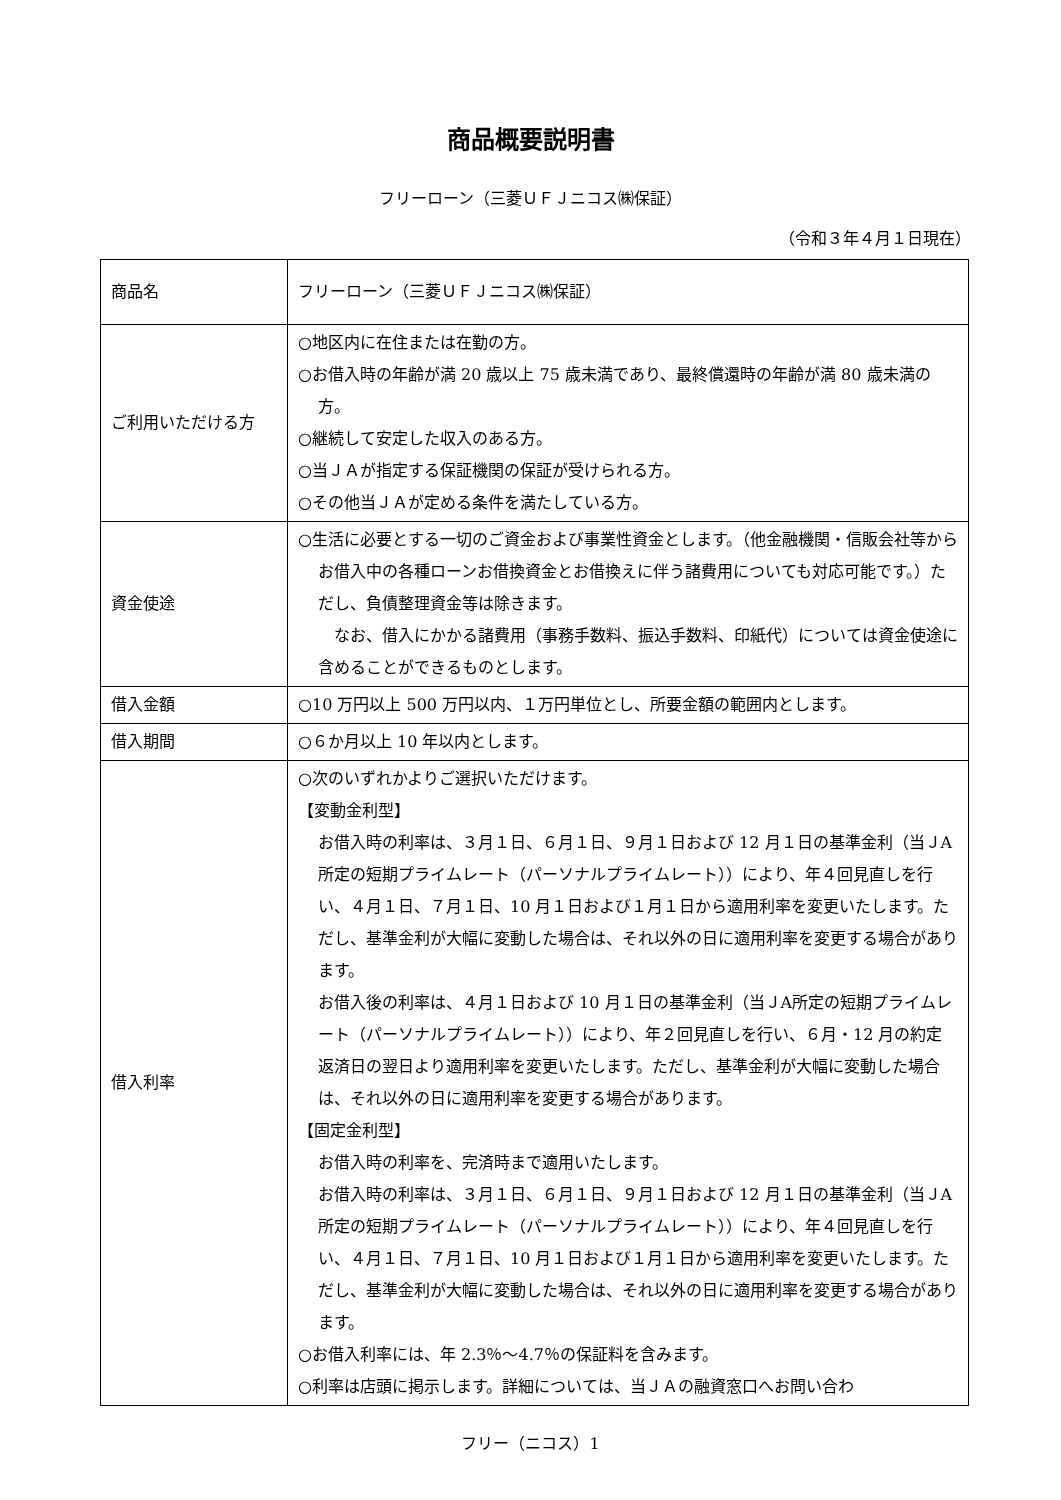商品概要説明書
フリーローン（三菱ＵＦＪニコス㈱保証）
（令和３年４月１日現在）
| 商品名 | フリーローン（三菱ＵＦＪニコス㈱保証） |
| ご利用いただける方 | ○地区内に在住または在勤の方。 ○お借入時の年齢が満 20 歳以上 75 歳未満であり、最終償還時の年齢が満 80 歳未満の方。 ○継続して安定した収入のある方。 ○当ＪＡが指定する保証機関の保証が受けられる方。 ○その他当ＪＡが定める条件を満たしている方。 |
| 資金使途 | ○生活に必要とする一切のご資金および事業性資金とします。（他金融機関・信販会社等からお借入中の各種ローンお借換資金とお借換えに伴う諸費用についても対応可能です。）ただし、負債整理資金等は除きます。 なお、借入にかかる諸費用（事務手数料、振込手数料、印紙代）については資金使途に含めることができるものとします。 |
| 借入金額 | ○10 万円以上 500 万円以内、１万円単位とし、所要金額の範囲内とします。 |
| 借入期間 | ○６か月以上 10 年以内とします。 |
| 借入利率 | ○次のいずれかよりご選択いただけます。 【変動金利型】 お借入時の利率は、３月１日、６月１日、９月１日および 12 月１日の基準金利（当ＪA所定の短期プライムレート（パーソナルプライムレート））により、年４回見直しを行い、４月１日、７月１日、10 月１日および１月１日から適用利率を変更いたします。ただし、基準金利が大幅に変動した場合は、それ以外の日に適用利率を変更する場合があります。 お借入後の利率は、４月１日および 10 月１日の基準金利（当ＪA所定の短期プライムレート（パーソナルプライムレート））により、年２回見直しを行い、６月・12 月の約定返済日の翌日より適用利率を変更いたします。ただし、基準金利が大幅に変動した場合は、それ以外の日に適用利率を変更する場合があります。 【固定金利型】 お借入時の利率を、完済時まで適用いたします。 お借入時の利率は、３月１日、６月１日、９月１日および 12 月１日の基準金利（当ＪA所定の短期プライムレート（パーソナルプライムレート））により、年４回見直しを行い、４月１日、７月１日、10 月１日および１月１日から適用利率を変更いたします。ただし、基準金利が大幅に変動した場合は、それ以外の日に適用利率を変更する場合があります。 ○お借入利率には、年 2.3％～4.7％の保証料を含みます。 ○利率は店頭に掲示します。詳細については、当ＪＡの融資窓口へお問い合わ |
フリー（ニコス）1